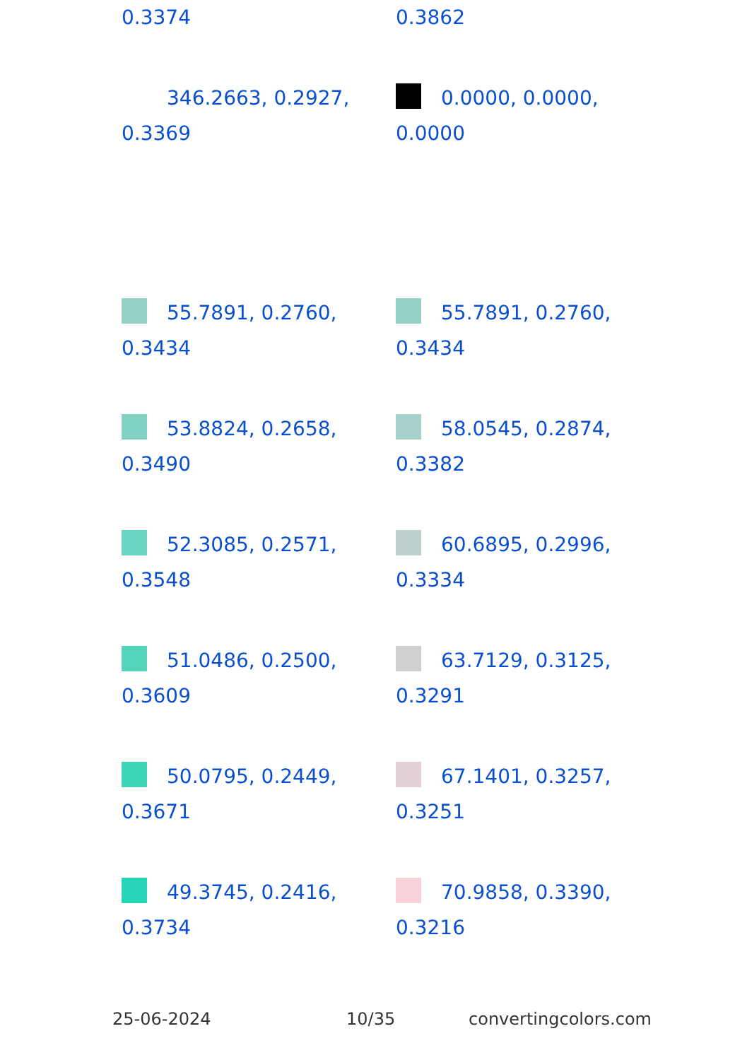0.3374 0.3862
346.2663, 0.2927, 0.3369
0.0000, 0.0000, 0.0000
55.7891, 0.2760, 0.3434
55.7891, 0.2760, 0.3434
53.8824, 0.2658, 0.3490
58.0545, 0.2874, 0.3382
52.3085, 0.2571, 0.3548
60.6895, 0.2996, 0.3334
51.0486, 0.2500, 0.3609
63.7129, 0.3125, 0.3291
50.0795, 0.2449, 0.3671
67.1401, 0.3257, 0.3251
49.3745, 0.2416, 0.3734
70.9858, 0.3390, 0.3216
25-06-2024 10/35 convertingcolors.com